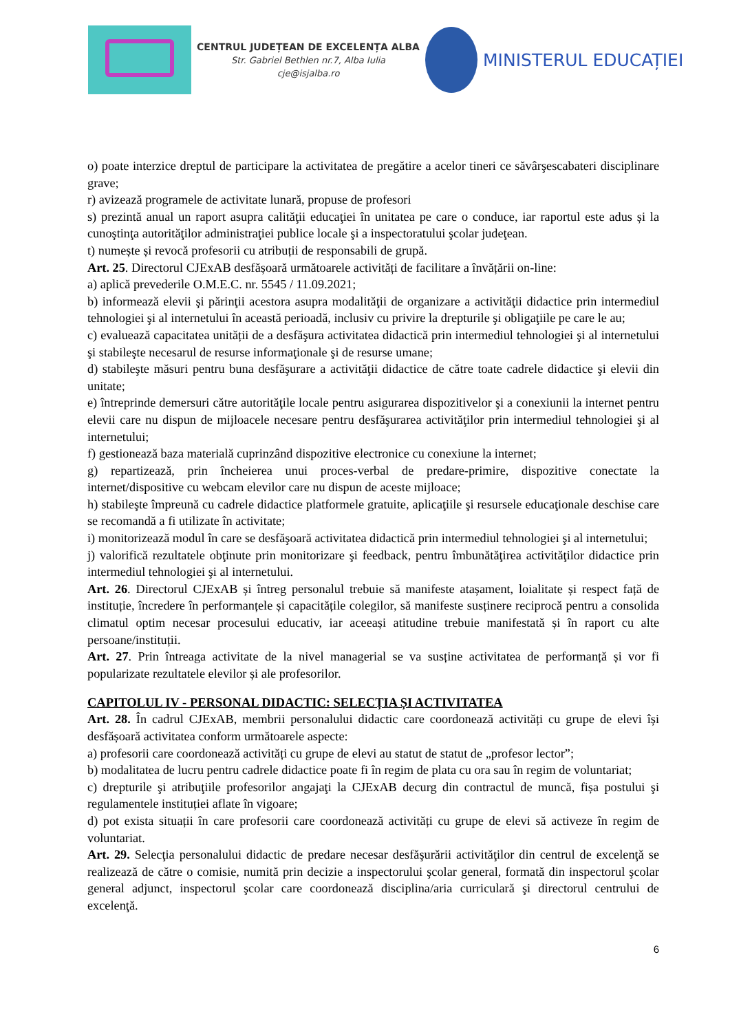CENTRUL JUDEȚEAN DE EXCELENȚA ALBA
Str. Gabriel Bethlen nr.7, Alba Iulia
cje@isjalba.ro
MINISTERUL EDUCAȚIEI
o) poate interzice dreptul de participare la activitatea de pregătire a acelor tineri ce săvârşescabateri disciplinare grave;
r) avizează programele de activitate lunară, propuse de profesori
s) prezintă anual un raport asupra calităţii educaţiei în unitatea pe care o conduce, iar raportul este adus și la cunoştinţa autorităţilor administraţiei publice locale şi a inspectoratului şcolar judeţean.
t) numește și revocă profesorii cu atribuții de responsabili de grupă.
Art. 25. Directorul CJExAB desfășoară următoarele activități de facilitare a învățării on-line:
a) aplică prevederile O.M.E.C. nr. 5545 / 11.09.2021;
b) informează elevii şi părinţii acestora asupra modalităţii de organizare a activităţii didactice prin intermediul tehnologiei şi al internetului în această perioadă, inclusiv cu privire la drepturile şi obligaţiile pe care le au;
c) evaluează capacitatea unității de a desfăşura activitatea didactică prin intermediul tehnologiei şi al internetului şi stabileşte necesarul de resurse informaţionale şi de resurse umane;
d) stabileşte măsuri pentru buna desfăşurare a activităţii didactice de către toate cadrele didactice şi elevii din unitate;
e) întreprinde demersuri către autorităţile locale pentru asigurarea dispozitivelor şi a conexiunii la internet pentru elevii care nu dispun de mijloacele necesare pentru desfăşurarea activităţilor prin intermediul tehnologiei şi al internetului;
f) gestionează baza materială cuprinzând dispozitive electronice cu conexiune la internet;
g) repartizează, prin încheierea unui proces-verbal de predare-primire, dispozitive conectate la internet/dispositive cu webcam elevilor care nu dispun de aceste mijloace;
h) stabileşte împreună cu cadrele didactice platformele gratuite, aplicaţiile şi resursele educaţionale deschise care se recomandă a fi utilizate în activitate;
i) monitorizează modul în care se desfăşoară activitatea didactică prin intermediul tehnologiei şi al internetului;
j) valorifică rezultatele obţinute prin monitorizare şi feedback, pentru îmbunătăţirea activităţilor didactice prin intermediul tehnologiei şi al internetului.
Art. 26. Directorul CJExAB și întreg personalul trebuie să manifeste atașament, loialitate și respect față de instituție, încredere în performanțele și capacitățile colegilor, să manifeste susținere reciprocă pentru a consolida climatul optim necesar procesului educativ, iar aceeași atitudine trebuie manifestată și în raport cu alte persoane/instituții.
Art. 27. Prin întreaga activitate de la nivel managerial se va susține activitatea de performanță și vor fi popularizate rezultatele elevilor și ale profesorilor.
CAPITOLUL IV - PERSONAL DIDACTIC: SELECȚIA ȘI ACTIVITATEA
Art. 28. În cadrul CJExAB, membrii personalului didactic care coordonează activități cu grupe de elevi își desfășoară activitatea conform următoarele aspecte:
a) profesorii care coordonează activități cu grupe de elevi au statut de statut de „profesor lector”;
b) modalitatea de lucru pentru cadrele didactice poate fi în regim de plata cu ora sau în regim de voluntariat;
c) drepturile şi atribuţiile profesorilor angajaţi la CJExAB decurg din contractul de muncă, fișa postului şi regulamentele instituției aflate în vigoare;
d) pot exista situații în care profesorii care coordonează activități cu grupe de elevi să activeze în regim de voluntariat.
Art. 29. Selecţia personalului didactic de predare necesar desfăşurării activităţilor din centrul de excelenţă se realizează de către o comisie, numită prin decizie a inspectorului şcolar general, formată din inspectorul şcolar general adjunct, inspectorul şcolar care coordonează disciplina/aria curriculară şi directorul centrului de excelenţă.
6